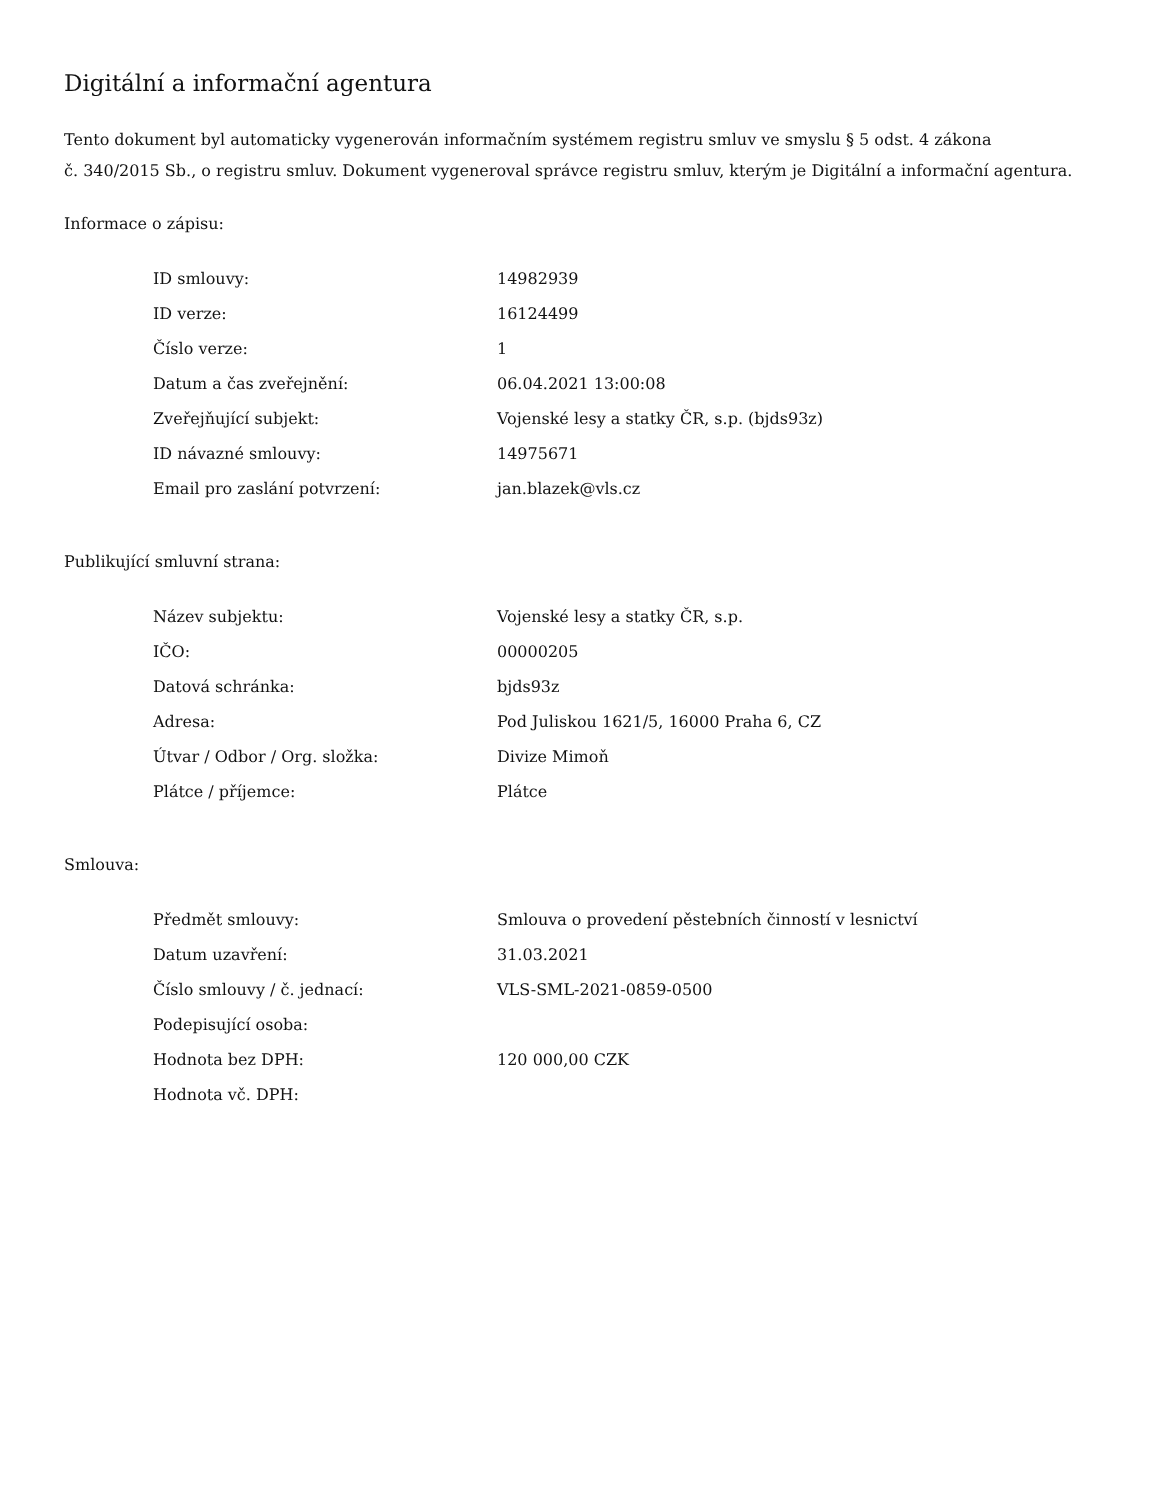Digitální a informační agentura
Tento dokument byl automaticky vygenerován informačním systémem registru smluv ve smyslu § 5 odst. 4 zákona
č. 340/2015 Sb., o registru smluv. Dokument vygeneroval správce registru smluv, kterým je Digitální a informační agentura.
Informace o zápisu:
| ID smlouvy: | 14982939 |
| ID verze: | 16124499 |
| Číslo verze: | 1 |
| Datum a čas zveřejnění: | 06.04.2021 13:00:08 |
| Zveřejňující subjekt: | Vojenské lesy a statky ČR, s.p. (bjds93z) |
| ID návazné smlouvy: | 14975671 |
| Email pro zaslání potvrzení: | jan.blazek@vls.cz |
Publikující smluvní strana:
| Název subjektu: | Vojenské lesy a statky ČR, s.p. |
| IČO: | 00000205 |
| Datová schránka: | bjds93z |
| Adresa: | Pod Juliskou 1621/5, 16000 Praha 6, CZ |
| Útvar / Odbor / Org. složka: | Divize Mimoň |
| Plátce / příjemce: | Plátce |
Smlouva:
| Předmět smlouvy: | Smlouva o provedení pěstebních činností v lesnictví |
| Datum uzavření: | 31.03.2021 |
| Číslo smlouvy / č. jednací: | VLS-SML-2021-0859-0500 |
| Podepisující osoba: | |
| Hodnota bez DPH: | 120 000,00 CZK |
| Hodnota vč. DPH: | |